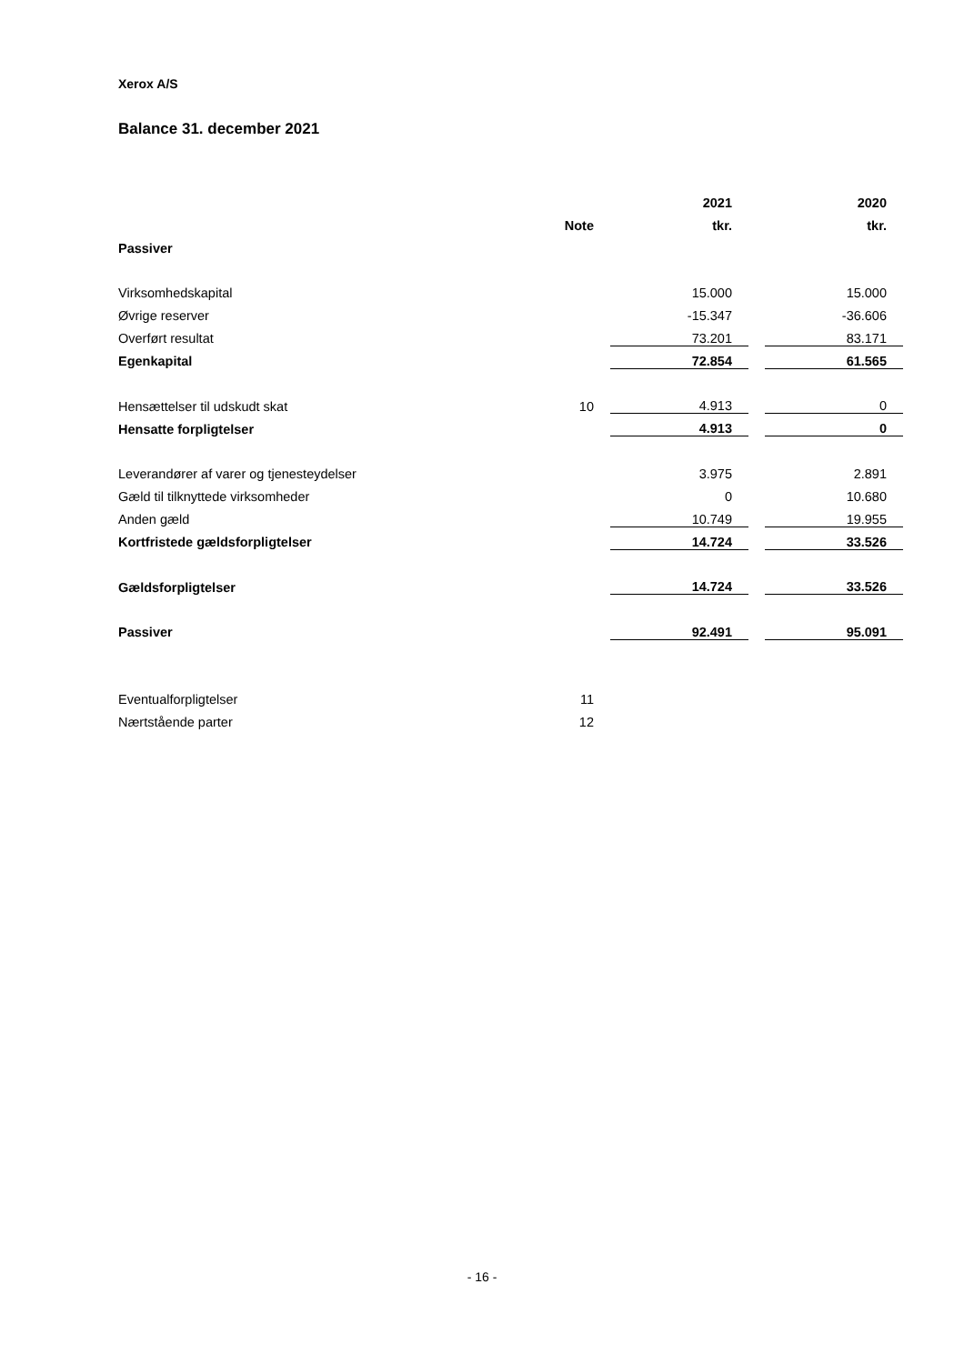Xerox A/S
Balance 31. december 2021
| | | | 2021 | | 2020 |
| --- | --- | --- | --- | --- | --- |
| | Note | | tkr. | | tkr. |
| Passiver | | | | | |
| Virksomhedskapital | | | 15.000 | | 15.000 |
| Øvrige reserver | | | -15.347 | | -36.606 |
| Overført resultat | | | 73.201 | | 83.171 |
| Egenkapital | | | 72.854 | | 61.565 |
| Hensættelser til udskudt skat | 10 | | 4.913 | | 0 |
| Hensatte forpligtelser | | | 4.913 | | 0 |
| Leverandører af varer og tjenesteydelser | | | 3.975 | | 2.891 |
| Gæld til tilknyttede virksomheder | | | 0 | | 10.680 |
| Anden gæld | | | 10.749 | | 19.955 |
| Kortfristede gældsforpligtelser | | | 14.724 | | 33.526 |
| Gældsforpligtelser | | | 14.724 | | 33.526 |
| Passiver | | | 92.491 | | 95.091 |
| Eventualforpligtelser | 11 | | | | |
| Nærtstående parter | 12 | | | | |
- 16 -